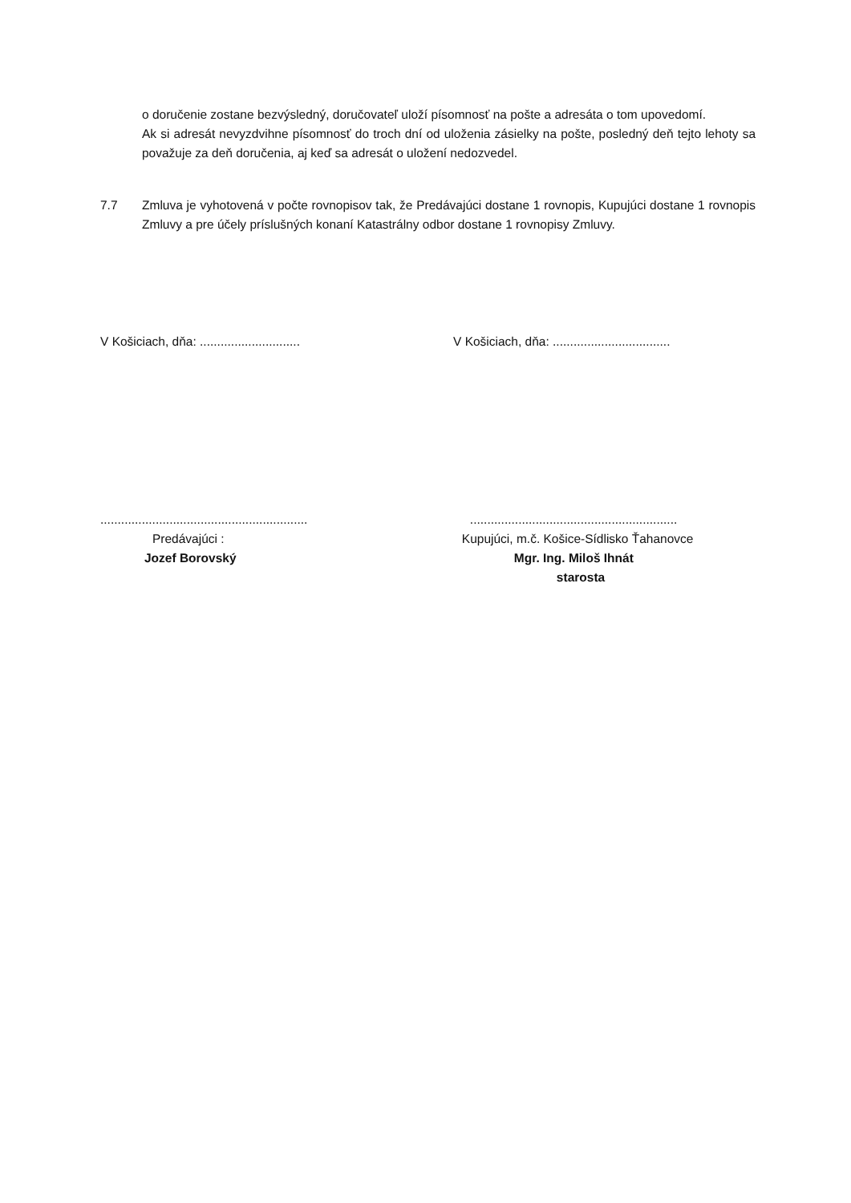o doručenie zostane bezvýsledný, doručovateľ uloží písomnosť na pošte a adresáta o tom upovedomí.
Ak si adresát nevyzdvihne písomnosť do troch dní od uloženia zásielky na pošte, posledný deň tejto lehoty sa považuje za deň doručenia, aj keď sa adresát o uložení nedozvedel.
7.7 Zmluva je vyhotovená v počte rovnopisov tak, že Predávajúci dostane 1 rovnopis, Kupujúci dostane 1 rovnopis Zmluvy a pre účely príslušných konaní Katastrálny odbor dostane 1 rovnopisy Zmluvy.
V Košiciach, dňa: ............................. V Košiciach, dňa: ..................................
............................................................
Predávajúci :
Jozef Borovský
............................................................
Kupujúci, m.č. Košice-Sídlisko Ťahanovce
Mgr. Ing. Miloš Ihnát
starosta